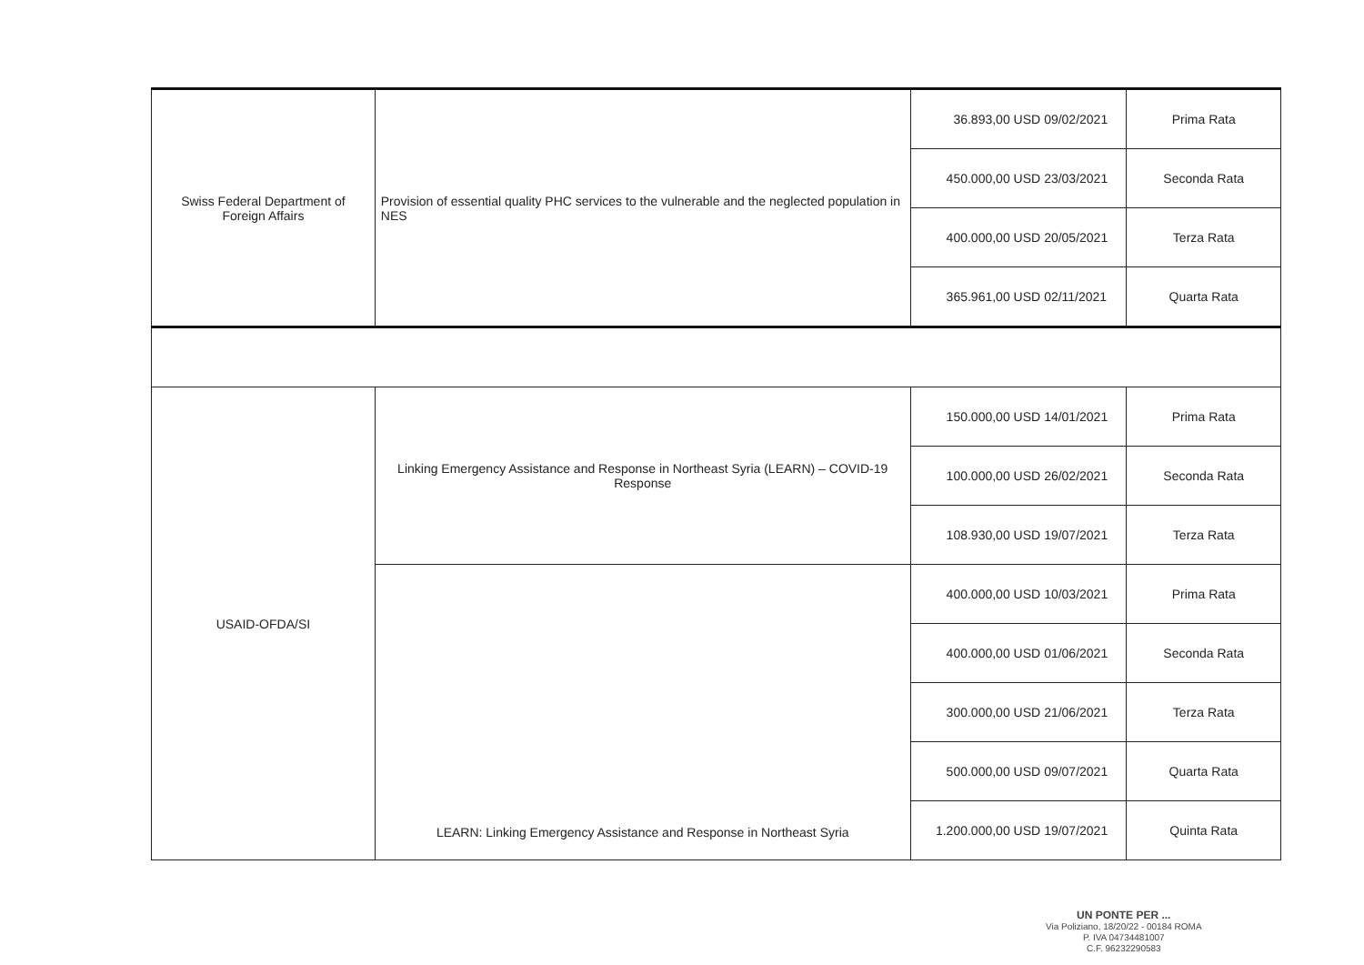| Swiss Federal Department of Foreign Affairs | Provision of essential quality PHC services to the vulnerable and the neglected population in NES | 36.893,00 USD | 09/02/2021 | Prima Rata |
| | | 450.000,00 USD | 23/03/2021 | Seconda Rata |
| | | 400.000,00 USD | 20/05/2021 | Terza Rata |
| | | 365.961,00 USD | 02/11/2021 | Quarta Rata |
| USAID-OFDA/SI | Linking Emergency Assistance and Response in Northeast Syria (LEARN) – COVID-19 Response | 150.000,00 USD | 14/01/2021 | Prima Rata |
| | | 100.000,00 USD | 26/02/2021 | Seconda Rata |
| | | 108.930,00 USD | 19/07/2021 | Terza Rata |
| | LEARN: Linking Emergency Assistance and Response in Northeast Syria | 400.000,00 USD | 10/03/2021 | Prima Rata |
| | | 400.000,00 USD | 01/06/2021 | Seconda Rata |
| | | 300.000,00 USD | 21/06/2021 | Terza Rata |
| | | 500.000,00 USD | 09/07/2021 | Quarta Rata |
| | | 1.200.000,00 USD | 19/07/2021 | Quinta Rata |
UN PONTE PER ...
Via Poliziano, 18/20/22 - 00184 ROMA
P. IVA 04734481007
C.F. 96232290583